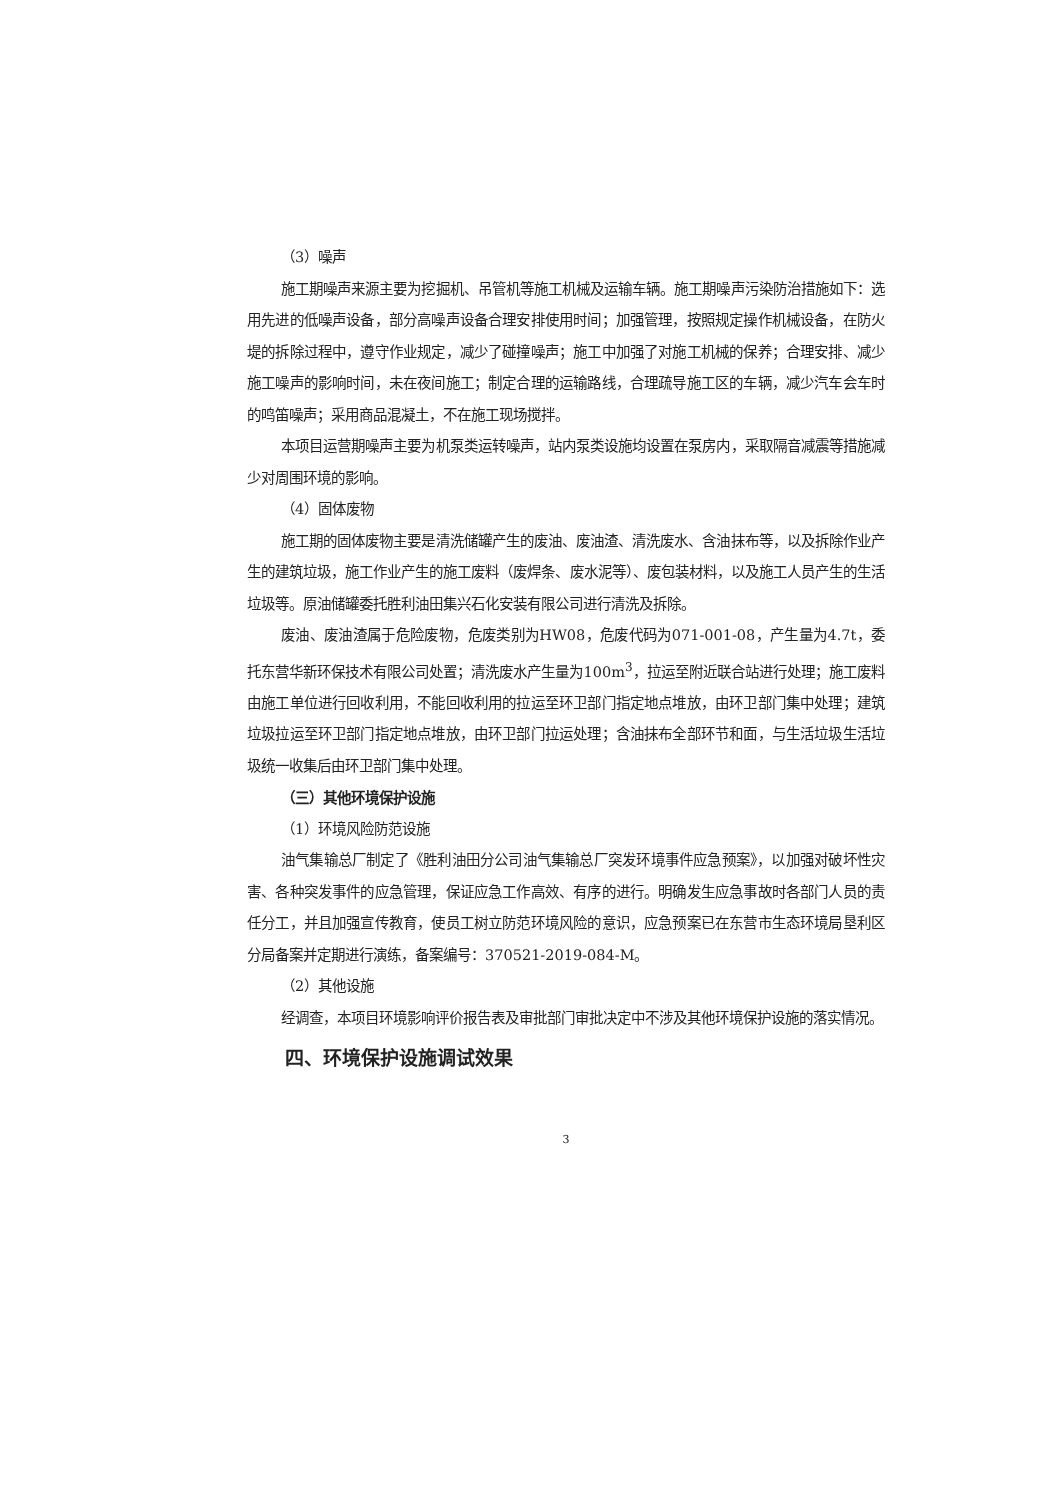（3）噪声
施工期噪声来源主要为挖掘机、吊管机等施工机械及运输车辆。施工期噪声污染防治措施如下：选用先进的低噪声设备，部分高噪声设备合理安排使用时间；加强管理，按照规定操作机械设备，在防火堤的拆除过程中，遵守作业规定，减少了碰撞噪声；施工中加强了对施工机械的保养；合理安排、减少施工噪声的影响时间，未在夜间施工；制定合理的运输路线，合理疏导施工区的车辆，减少汽车会车时的鸣笛噪声；采用商品混凝土，不在施工现场搅拌。
本项目运营期噪声主要为机泵类运转噪声，站内泵类设施均设置在泵房内，采取隔音减震等措施减少对周围环境的影响。
（4）固体废物
施工期的固体废物主要是清洗储罐产生的废油、废油渣、清洗废水、含油抹布等，以及拆除作业产生的建筑垃圾，施工作业产生的施工废料（废焊条、废水泥等）、废包装材料，以及施工人员产生的生活垃圾等。原油储罐委托胜利油田集兴石化安装有限公司进行清洗及拆除。
废油、废油渣属于危险废物，危废类别为HW08，危废代码为071-001-08，产生量为4.7t，委托东营华新环保技术有限公司处置；清洗废水产生量为100m<sup>3</sup>，拉运至附近联合站进行处理；施工废料由施工单位进行回收利用，不能回收利用的拉运至环卫部门指定地点堆放，由环卫部门集中处理；建筑垃圾拉运至环卫部门指定地点堆放，由环卫部门拉运处理；含油抹布全部环节和面，与生活垃圾生活垃圾统一收集后由环卫部门集中处理。
（三）其他环境保护设施
（1）环境风险防范设施
油气集输总厂制定了《胜利油田分公司油气集输总厂突发环境事件应急预案》，以加强对破坏性灾害、各种突发事件的应急管理，保证应急工作高效、有序的进行。明确发生应急事故时各部门人员的责任分工，并且加强宣传教育，使员工树立防范环境风险的意识，应急预案已在东营市生态环境局垦利区分局备案并定期进行演练，备案编号：370521-2019-084-M。
（2）其他设施
经调查，本项目环境影响评价报告表及审批部门审批决定中不涉及其他环境保护设施的落实情况。
四、环境保护设施调试效果
3